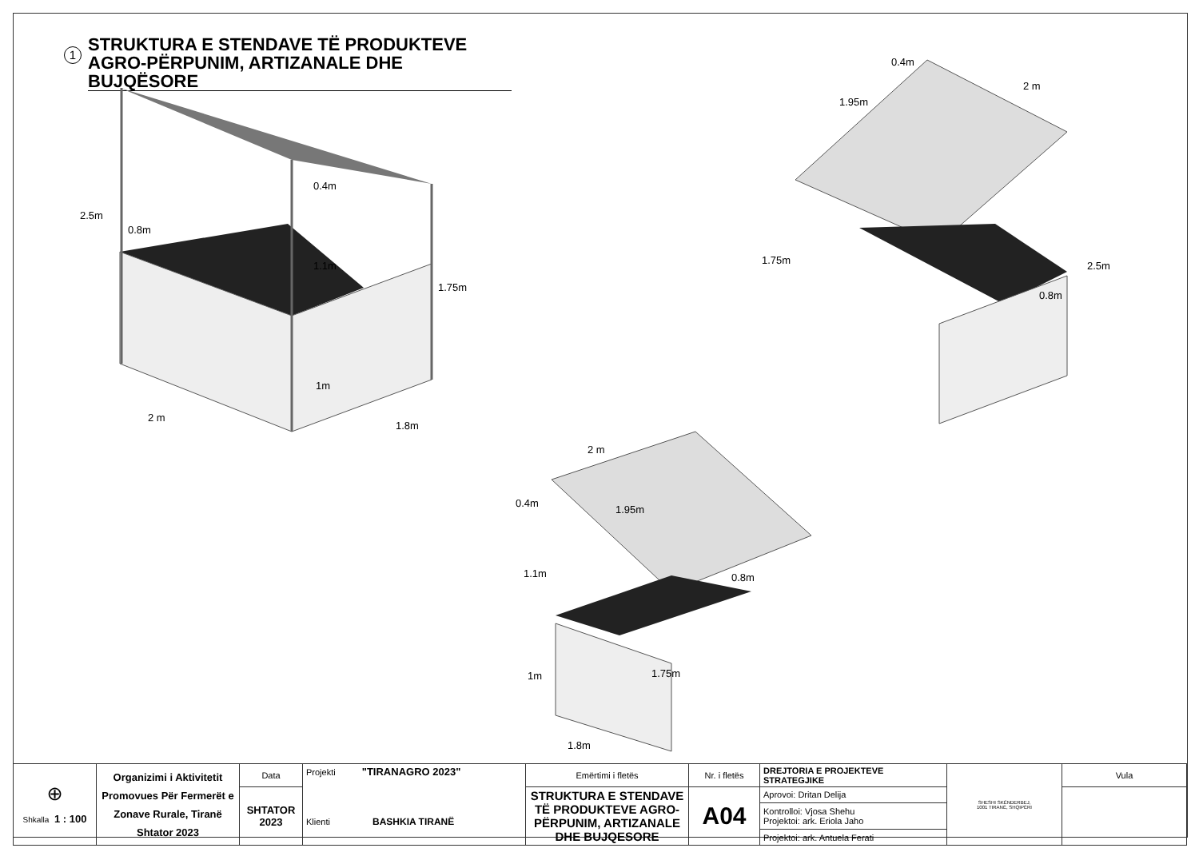1
STRUKTURA E STENDAVE TË PRODUKTEVE AGRO-PËRPUNIM, ARTIZANALE DHE BUJQËSORE
2.5m
0.8m
0.4m
1.1m
1.75m
1m
2 m
1.8m
0.4m
2 m
1.95m
1.75m 2.5m
0.8m
2 m
0.4m
1.95m
1.1m 0.8m
1.75m
1m
1.8m
| ⊕ Shkalla 1 : 100 | Organizimi i Aktivitetit Promovues Për Fermerët e Zonave Rurale, Tiranë Shtator 2023 | Data | Projekti "TIRANAGRO 2023" Klienti BASHKIA TIRANË | Emërtimi i fletës | Nr. i fletës | DREJTORIA E PROJEKTEVE STRATEGJIKE | SHESHI SKËNDERBEJ, 1001 TIRANË, SHQIPËRI | Vula |
| | | SHTATOR 2023 | | STRUKTURA E STENDAVE TË PRODUKTEVE AGRO-PËRPUNIM, ARTIZANALE DHE BUJQESORE | A04 | Aprovoi: Dritan Delija | | |
| | | | | | | Kontrolloi: Vjosa Shehu Projektoi: ark. Eriola Jaho | | |
| | | | | | | Projektoi: ark. Antuela Ferati | | |